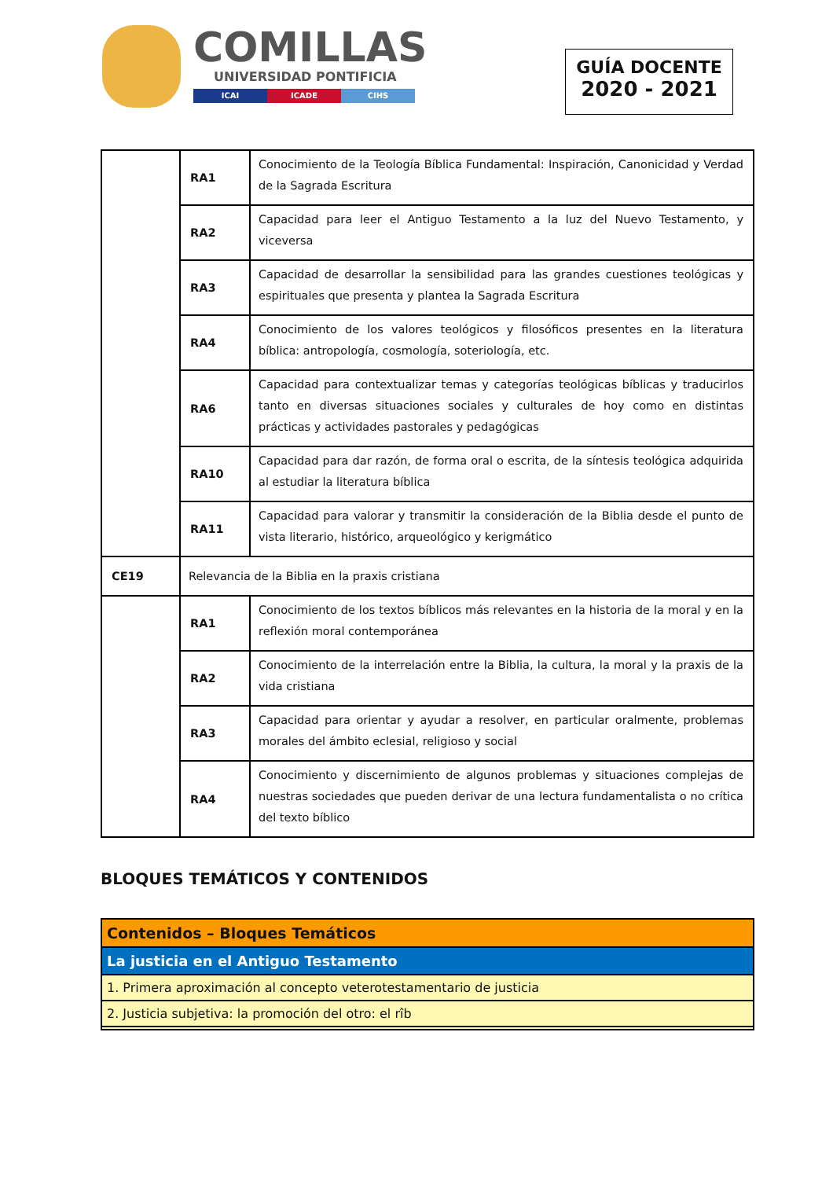COMILLAS
UNIVERSIDAD PONTIFICIA
ICAI ICADE CIHS
GUÍA DOCENTE
2020 - 2021
| | RA1 | Conocimiento de la Teología Bíblica Fundamental: Inspiración, Canonicidad y Verdad de la Sagrada Escritura |
| | RA2 | Capacidad para leer el Antiguo Testamento a la luz del Nuevo Testamento, y viceversa |
| | RA3 | Capacidad de desarrollar la sensibilidad para las grandes cuestiones teológicas y espirituales que presenta y plantea la Sagrada Escritura |
| | RA4 | Conocimiento de los valores teológicos y filosóficos presentes en la literatura bíblica: antropología, cosmología, soteriología, etc. |
| | RA6 | Capacidad para contextualizar temas y categorías teológicas bíblicas y traducirlos tanto en diversas situaciones sociales y culturales de hoy como en distintas prácticas y actividades pastorales y pedagógicas |
| | RA10 | Capacidad para dar razón, de forma oral o escrita, de la síntesis teológica adquirida al estudiar la literatura bíblica |
| | RA11 | Capacidad para valorar y transmitir la consideración de la Biblia desde el punto de vista literario, histórico, arqueológico y kerigmático |
| CE19 | Relevancia de la Biblia en la praxis cristiana | |
| | RA1 | Conocimiento de los textos bíblicos más relevantes en la historia de la moral y en la reflexión moral contemporánea |
| | RA2 | Conocimiento de la interrelación entre la Biblia, la cultura, la moral y la praxis de la vida cristiana |
| | RA3 | Capacidad para orientar y ayudar a resolver, en particular oralmente, problemas morales del ámbito eclesial, religioso y social |
| | RA4 | Conocimiento y discernimiento de algunos problemas y situaciones complejas de nuestras sociedades que pueden derivar de una lectura fundamentalista o no crítica del texto bíblico |
BLOQUES TEMÁTICOS Y CONTENIDOS
| Contenidos – Bloques Temáticos |
| La justicia en el Antiguo Testamento |
| 1. Primera aproximación al concepto veterotestamentario de justicia |
| 2. Justicia subjetiva: la promoción del otro: el rîb |